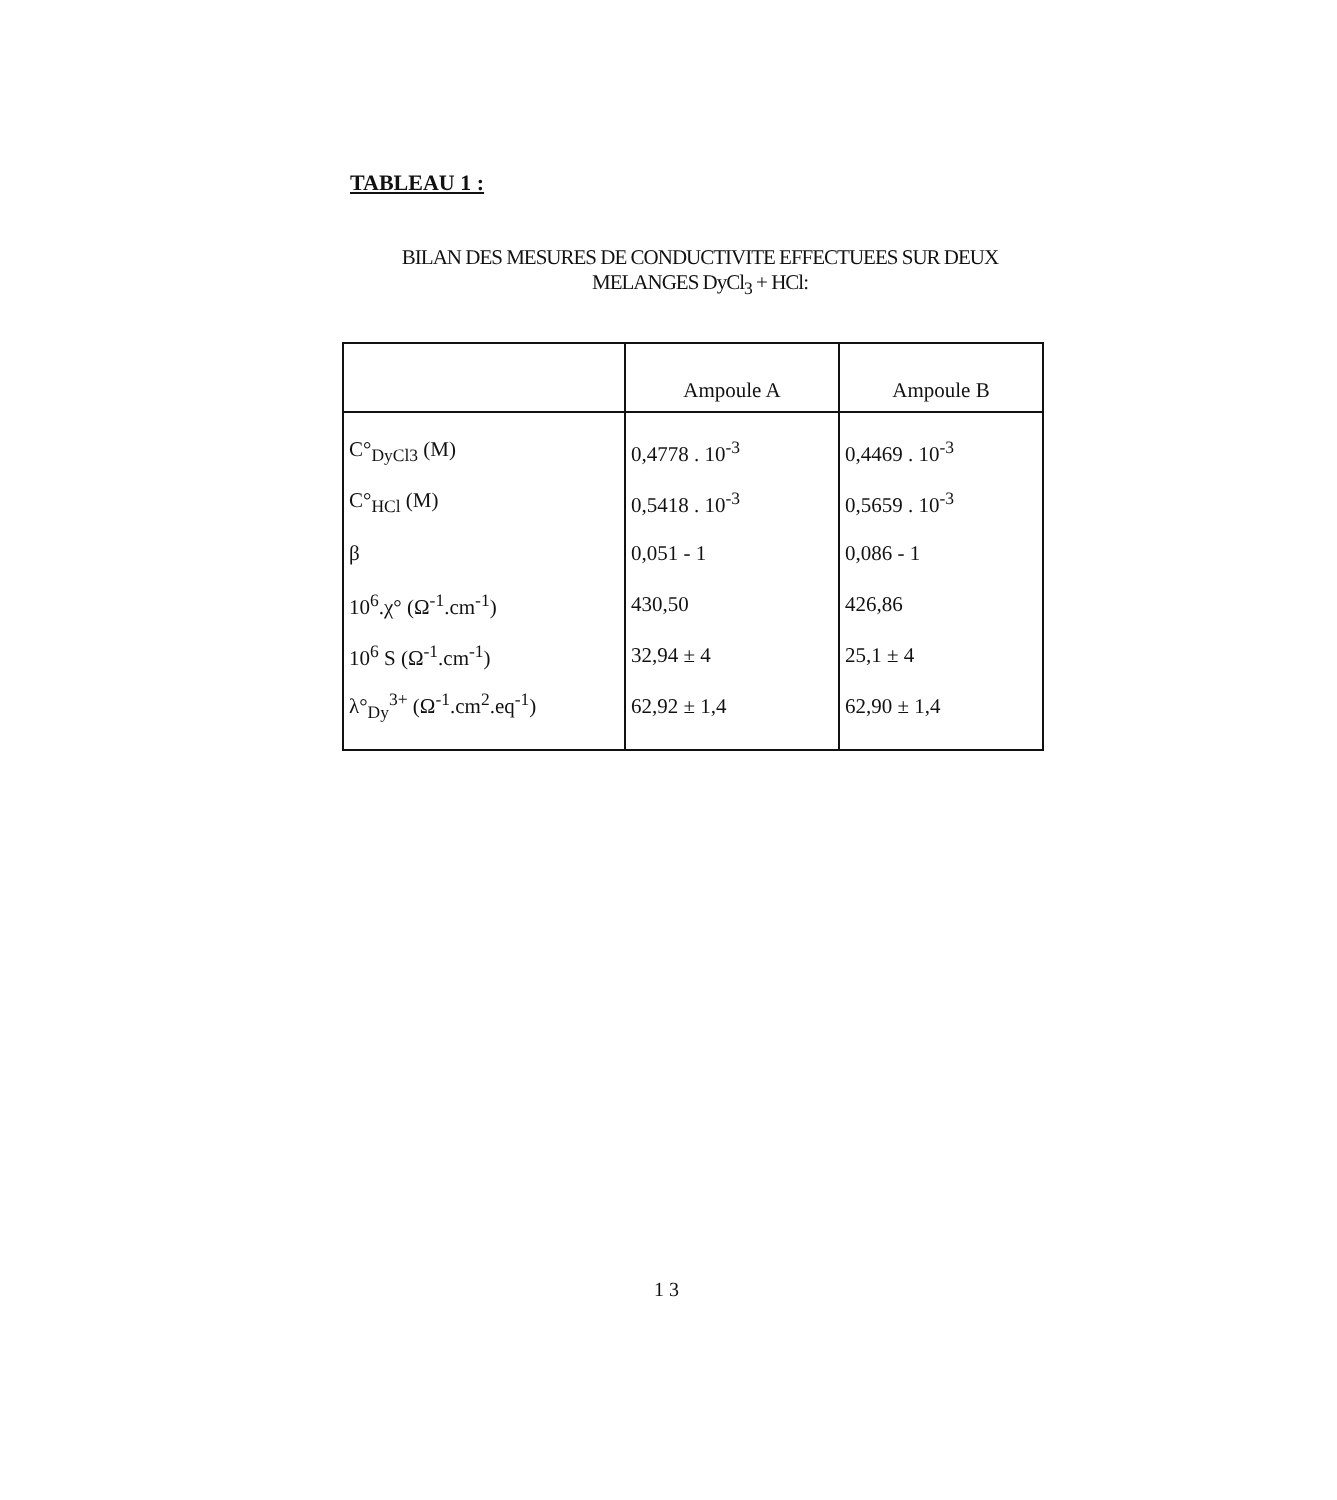TABLEAU 1 :
BILAN DES MESURES DE CONDUCTIVITE EFFECTUEES SUR DEUX
MELANGES DyCl<sub>3</sub> + HCl:
| | Ampoule A | Ampoule B |
| --- | --- | --- |
| C°<sub>DyCl3</sub> (M) | 0,4778 . 10<sup>-3</sup> | 0,4469 . 10<sup>-3</sup> |
| C°<sub>HCl</sub> (M) | 0,5418 . 10<sup>-3</sup> | 0,5659 . 10<sup>-3</sup> |
| β | 0,051 - 1 | 0,086 - 1 |
| 10<sup>6</sup>.χ° (Ω<sup>-1</sup>.cm<sup>-1</sup>) | 430,50 | 426,86 |
| 10<sup>6</sup> S (Ω<sup>-1</sup>.cm<sup>-1</sup>) | 32,94 ± 4 | 25,1 ± 4 |
| λ°<sub>Dy</sub><sup>3+</sup> (Ω<sup>-1</sup>.cm<sup>2</sup>.eq<sup>-1</sup>) | 62,92 ± 1,4 | 62,90 ± 1,4 |
1 3